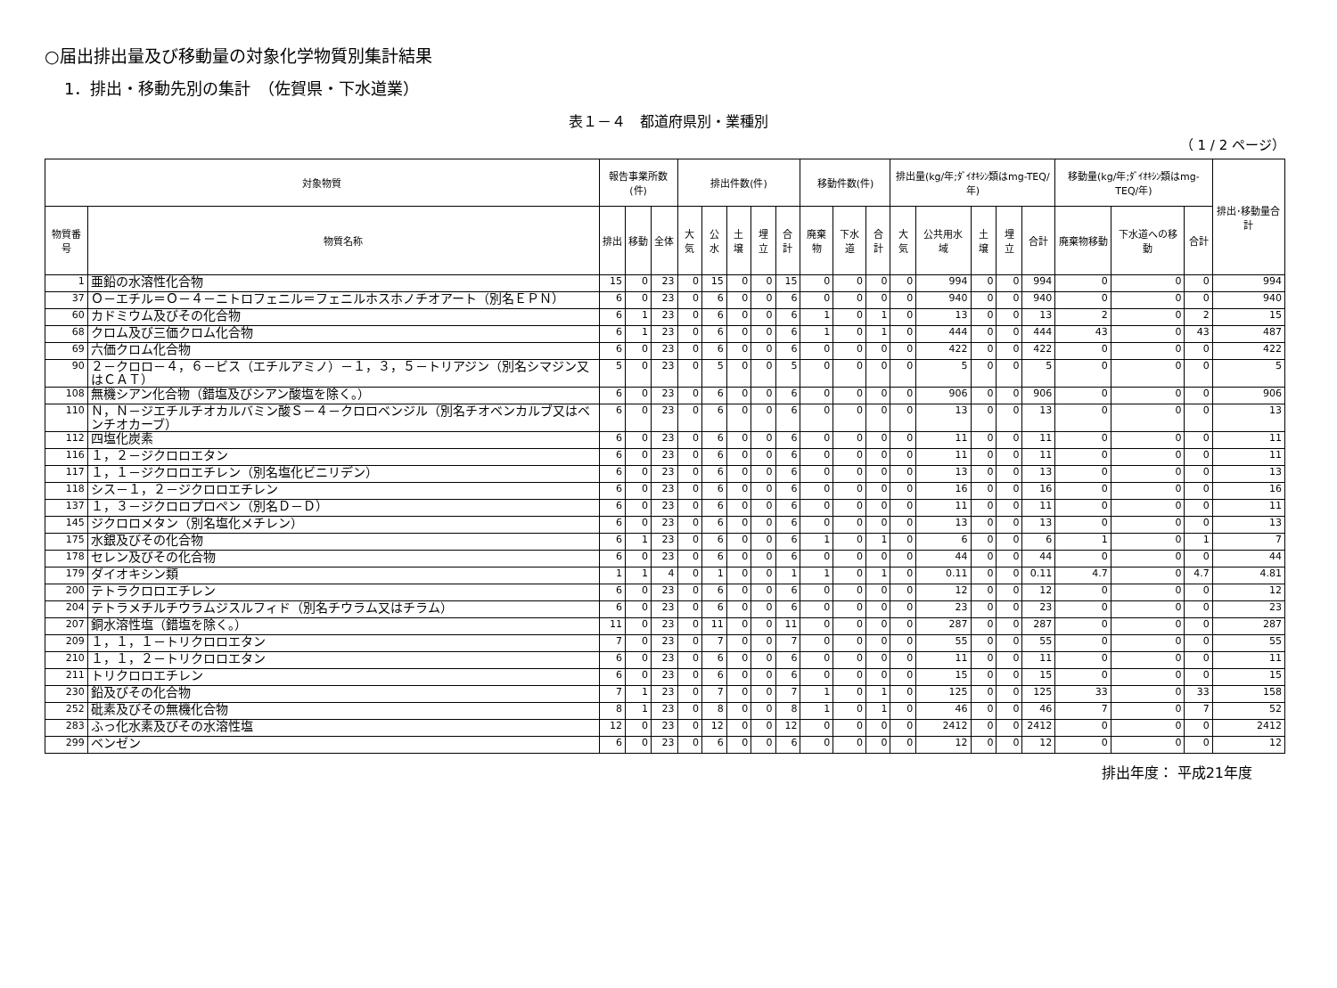○届出排出量及び移動量の対象化学物質別集計結果
1．排出・移動先別の集計　（佐賀県・下水道業）
表１－４　都道府県別・業種別
（ 1 / 2 ページ）
| 対象物質 | | 報告事業所数(件) | | | 排出件数(件) | | | | | 移動件数(件) | | | 排出量(kg/年;ﾀﾞｲｵｷｼﾝ類はmg-TEQ/年) | | | | | 移動量(kg/年;ﾀﾞｲｵｷｼﾝ類はmg-TEQ/年) | | | 排出･移動量合計 |
| --- | --- | --- | --- | --- | --- | --- | --- | --- | --- | --- | --- | --- | --- | --- | --- | --- | --- | --- | --- | --- | --- |
| 物質番号 | 物質名称 | 排出 | 移動 | 全体 | 大気 | 公水 | 土壌 | 埋立 | 合計 | 廃棄物 | 下水道 | 合計 | 大気 | 公共用水域 | 土壌 | 埋立 | 合計 | 廃棄物移動 | 下水道への移動 | 合計 | |
| 1 | 亜鉛の水溶性化合物 | 15 | 0 | 23 | 0 | 15 | 0 | 0 | 15 | 0 | 0 | 0 | 0 | 994 | 0 | 0 | 994 | 0 | 0 | 0 | 994 |
| 37 | Ｏ－エチル＝Ｏ－４－ニトロフェニル＝フェニルホスホノチオアート（別名ＥＰＮ） | 6 | 0 | 23 | 0 | 6 | 0 | 0 | 6 | 0 | 0 | 0 | 0 | 940 | 0 | 0 | 940 | 0 | 0 | 0 | 940 |
| 60 | カドミウム及びその化合物 | 6 | 1 | 23 | 0 | 6 | 0 | 0 | 6 | 1 | 0 | 1 | 0 | 13 | 0 | 0 | 13 | 2 | 0 | 2 | 15 |
| 68 | クロム及び三価クロム化合物 | 6 | 1 | 23 | 0 | 6 | 0 | 0 | 6 | 1 | 0 | 1 | 0 | 444 | 0 | 0 | 444 | 43 | 0 | 43 | 487 |
| 69 | 六価クロム化合物 | 6 | 0 | 23 | 0 | 6 | 0 | 0 | 6 | 0 | 0 | 0 | 0 | 422 | 0 | 0 | 422 | 0 | 0 | 0 | 422 |
| 90 | ２－クロロ－４，６－ビス（エチルアミノ）－１，３，５－トリアジン（別名シマジン又はＣＡＴ） | 5 | 0 | 23 | 0 | 5 | 0 | 0 | 5 | 0 | 0 | 0 | 0 | 5 | 0 | 0 | 5 | 0 | 0 | 0 | 5 |
| 108 | 無機シアン化合物（錯塩及びシアン酸塩を除く。） | 6 | 0 | 23 | 0 | 6 | 0 | 0 | 6 | 0 | 0 | 0 | 0 | 906 | 0 | 0 | 906 | 0 | 0 | 0 | 906 |
| 110 | Ｎ，Ｎ－ジエチルチオカルバミン酸Ｓ－４－クロロベンジル（別名チオベンカルブ又はベンチオカーブ） | 6 | 0 | 23 | 0 | 6 | 0 | 0 | 6 | 0 | 0 | 0 | 0 | 13 | 0 | 0 | 13 | 0 | 0 | 0 | 13 |
| 112 | 四塩化炭素 | 6 | 0 | 23 | 0 | 6 | 0 | 0 | 6 | 0 | 0 | 0 | 0 | 11 | 0 | 0 | 11 | 0 | 0 | 0 | 11 |
| 116 | １，２－ジクロロエタン | 6 | 0 | 23 | 0 | 6 | 0 | 0 | 6 | 0 | 0 | 0 | 0 | 11 | 0 | 0 | 11 | 0 | 0 | 0 | 11 |
| 117 | １，１－ジクロロエチレン（別名塩化ビニリデン） | 6 | 0 | 23 | 0 | 6 | 0 | 0 | 6 | 0 | 0 | 0 | 0 | 13 | 0 | 0 | 13 | 0 | 0 | 0 | 13 |
| 118 | シス－１，２－ジクロロエチレン | 6 | 0 | 23 | 0 | 6 | 0 | 0 | 6 | 0 | 0 | 0 | 0 | 16 | 0 | 0 | 16 | 0 | 0 | 0 | 16 |
| 137 | １，３－ジクロロプロペン（別名Ｄ－Ｄ） | 6 | 0 | 23 | 0 | 6 | 0 | 0 | 6 | 0 | 0 | 0 | 0 | 11 | 0 | 0 | 11 | 0 | 0 | 0 | 11 |
| 145 | ジクロロメタン（別名塩化メチレン） | 6 | 0 | 23 | 0 | 6 | 0 | 0 | 6 | 0 | 0 | 0 | 0 | 13 | 0 | 0 | 13 | 0 | 0 | 0 | 13 |
| 175 | 水銀及びその化合物 | 6 | 1 | 23 | 0 | 6 | 0 | 0 | 6 | 1 | 0 | 1 | 0 | 6 | 0 | 0 | 6 | 1 | 0 | 1 | 7 |
| 178 | セレン及びその化合物 | 6 | 0 | 23 | 0 | 6 | 0 | 0 | 6 | 0 | 0 | 0 | 0 | 44 | 0 | 0 | 44 | 0 | 0 | 0 | 44 |
| 179 | ダイオキシン類 | 1 | 1 | 4 | 0 | 1 | 0 | 0 | 1 | 1 | 0 | 1 | 0 | 0.11 | 0 | 0 | 0.11 | 4.7 | 0 | 4.7 | 4.81 |
| 200 | テトラクロロエチレン | 6 | 0 | 23 | 0 | 6 | 0 | 0 | 6 | 0 | 0 | 0 | 0 | 12 | 0 | 0 | 12 | 0 | 0 | 0 | 12 |
| 204 | テトラメチルチウラムジスルフィド（別名チウラム又はチラム） | 6 | 0 | 23 | 0 | 6 | 0 | 0 | 6 | 0 | 0 | 0 | 0 | 23 | 0 | 0 | 23 | 0 | 0 | 0 | 23 |
| 207 | 銅水溶性塩（錯塩を除く。） | 11 | 0 | 23 | 0 | 11 | 0 | 0 | 11 | 0 | 0 | 0 | 0 | 287 | 0 | 0 | 287 | 0 | 0 | 0 | 287 |
| 209 | １，１，１－トリクロロエタン | 7 | 0 | 23 | 0 | 7 | 0 | 0 | 7 | 0 | 0 | 0 | 0 | 55 | 0 | 0 | 55 | 0 | 0 | 0 | 55 |
| 210 | １，１，２－トリクロロエタン | 6 | 0 | 23 | 0 | 6 | 0 | 0 | 6 | 0 | 0 | 0 | 0 | 11 | 0 | 0 | 11 | 0 | 0 | 0 | 11 |
| 211 | トリクロロエチレン | 6 | 0 | 23 | 0 | 6 | 0 | 0 | 6 | 0 | 0 | 0 | 0 | 15 | 0 | 0 | 15 | 0 | 0 | 0 | 15 |
| 230 | 鉛及びその化合物 | 7 | 1 | 23 | 0 | 7 | 0 | 0 | 7 | 1 | 0 | 1 | 0 | 125 | 0 | 0 | 125 | 33 | 0 | 33 | 158 |
| 252 | 砒素及びその無機化合物 | 8 | 1 | 23 | 0 | 8 | 0 | 0 | 8 | 1 | 0 | 1 | 0 | 46 | 0 | 0 | 46 | 7 | 0 | 7 | 52 |
| 283 | ふっ化水素及びその水溶性塩 | 12 | 0 | 23 | 0 | 12 | 0 | 0 | 12 | 0 | 0 | 0 | 0 | 2412 | 0 | 0 | 2412 | 0 | 0 | 0 | 2412 |
| 299 | ベンゼン | 6 | 0 | 23 | 0 | 6 | 0 | 0 | 6 | 0 | 0 | 0 | 0 | 12 | 0 | 0 | 12 | 0 | 0 | 0 | 12 |
排出年度： 平成21年度